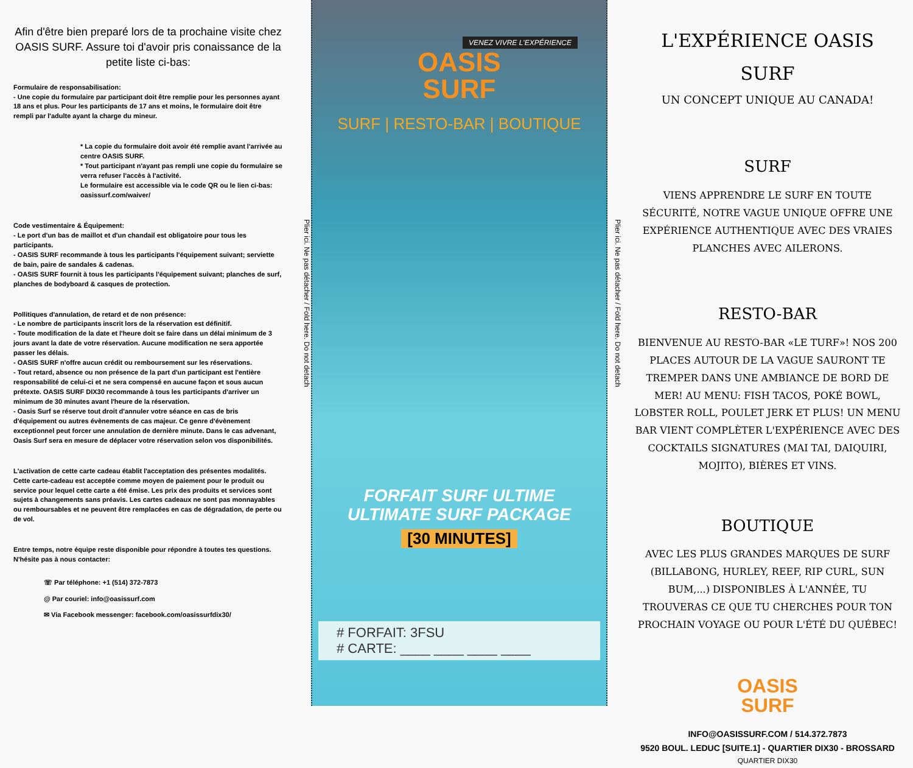Afin d'être bien preparé lors de ta prochaine visite chez OASIS SURF. Assure toi d'avoir pris conaissance de la petite liste ci-bas:
Formulaire de responsabilisation:
- Une copie du formulaire par participant doit être remplie pour les personnes ayant 18 ans et plus. Pour les participants de 17 ans et moins, le formulaire doit être rempli par l'adulte ayant la charge du mineur.
* La copie du formulaire doit avoir été remplie avant l'arrivée au centre OASIS SURF.
* Tout participant n'ayant pas rempli une copie du formulaire se verra refuser l'accès à l'activité.
Le formulaire est accessible via le code QR ou le lien ci-bas: oasissurf.com/waiver/
Code vestimentaire & Équipement:
- Le port d'un bas de maillot et d'un chandail est obligatoire pour tous les participants.
- OASIS SURF recommande à tous les participants l'équipement suivant; serviette de bain, paire de sandales & cadenas.
- OASIS SURF fournit à tous les participants l'équipement suivant; planches de surf, planches de bodyboard & casques de protection.
Pollitiques d'annulation, de retard et de non présence:
- Le nombre de participants inscrit lors de la réservation est définitif.
- Toute modification de la date et l'heure doit se faire dans un délai minimum de 3 jours avant la date de votre réservation. Aucune modification ne sera apportée passer les délais.
- OASIS SURF n'offre aucun crédit ou remboursement sur les réservations.
- Tout retard, absence ou non présence de la part d'un participant est l'entière responsabilité de celui-ci et ne sera compensé en aucune façon et sous aucun prétexte. OASIS SURF DIX30 recommande à tous les participants d'arriver un minimum de 30 minutes avant l'heure de la réservation.
- Oasis Surf se réserve tout droit d'annuler votre séance en cas de bris d'équipement ou autres évènements de cas majeur. Ce genre d'évènement exceptionnel peut forcer une annulation de dernière minute. Dans le cas advenant, Oasis Surf sera en mesure de déplacer votre réservation selon vos disponibilités.
L'activation de cette carte cadeau établit l'acceptation des présentes modalités. Cette carte-cadeau est acceptée comme moyen de paiement pour le produit ou service pour lequel cette carte a été émise. Les prix des produits et services sont sujets à changements sans préavis. Les cartes cadeaux ne sont pas monnayables ou remboursables et ne peuvent être remplacées en cas de dégradation, de perte ou de vol.
Entre temps, notre équipe reste disponible pour répondre à toutes tes questions. N'hésite pas à nous contacter:
☏ Par téléphone: +1 (514) 372-7873
@ Par couriel: info@oasissurf.com
✉ Via Facebook messenger: facebook.com/oasissurfdix30/
Plier ici. Ne pas détacher / Fold here. Do not detach
VENEZ VIVRE L'EXPÉRIENCE
OASIS
SURF
SURF | RESTO-BAR | BOUTIQUE
FORFAIT SURF ULTIME
ULTIMATE SURF PACKAGE
[30 MINUTES]
# FORFAIT: 3FSU
# CARTE: ____ ____ ____ ____
Plier ici. Ne pas détacher / Fold here. Do not detach
L'EXPÉRIENCE OASIS SURF
UN CONCEPT UNIQUE AU CANADA!
SURF
VIENS APPRENDRE LE SURF EN TOUTE SÉCURITÉ, NOTRE VAGUE UNIQUE OFFRE UNE EXPÉRIENCE AUTHENTIQUE AVEC DES VRAIES PLANCHES AVEC AILERONS.
RESTO-BAR
BIENVENUE AU RESTO-BAR «LE TURF»! NOS 200 PLACES AUTOUR DE LA VAGUE SAURONT TE TREMPER DANS UNE AMBIANCE DE BORD DE MER! AU MENU: FISH TACOS, POKÉ BOWL, LOBSTER ROLL, POULET JERK ET PLUS! UN MENU BAR VIENT COMPLÈTER L'EXPÉRIENCE AVEC DES COCKTAILS SIGNATURES (MAI TAI, DAIQUIRI, MOJITO), BIÈRES ET VINS.
BOUTIQUE
AVEC LES PLUS GRANDES MARQUES DE SURF (BILLABONG, HURLEY, REEF, RIP CURL, SUN BUM,...) DISPONIBLES À L'ANNÉE, TU TROUVERAS CE QUE TU CHERCHES POUR TON PROCHAIN VOYAGE OU POUR L'ÉTÉ DU QUÉBEC!
OASIS
SURF
INFO@OASISSURF.COM / 514.372.7873
9520 BOUL. LEDUC [SUITE.1] - QUARTIER DIX30 - BROSSARD
QUARTIER DIX30